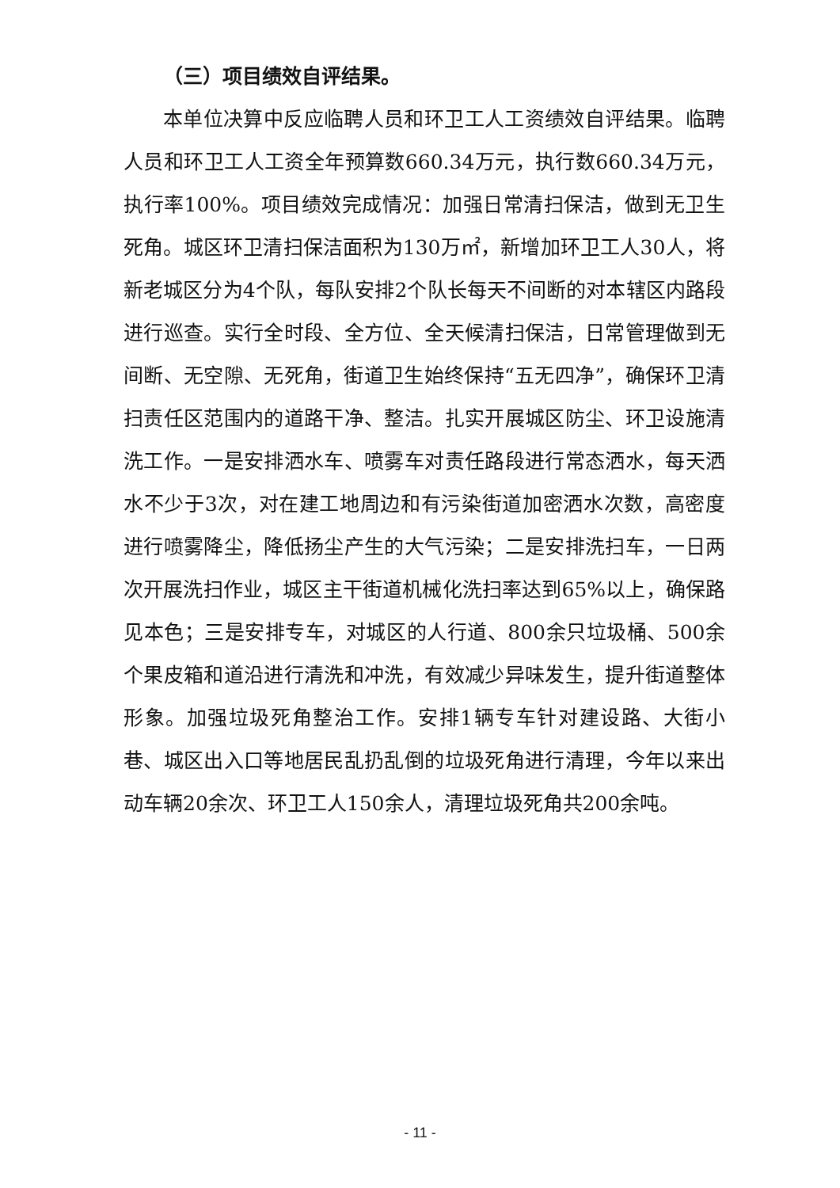（三）项目绩效自评结果。
本单位决算中反应临聘人员和环卫工人工资绩效自评结果。临聘人员和环卫工人工资全年预算数660.34万元，执行数660.34万元，执行率100%。项目绩效完成情况：加强日常清扫保洁，做到无卫生死角。城区环卫清扫保洁面积为130万㎡，新增加环卫工人30人，将新老城区分为4个队，每队安排2个队长每天不间断的对本辖区内路段进行巡查。实行全时段、全方位、全天候清扫保洁，日常管理做到无间断、无空隙、无死角，街道卫生始终保持“五无四净”，确保环卫清扫责任区范围内的道路干净、整洁。扎实开展城区防尘、环卫设施清洗工作。一是安排洒水车、喷雾车对责任路段进行常态洒水，每天洒水不少于3次，对在建工地周边和有污染街道加密洒水次数，高密度进行喷雾降尘，降低扬尘产生的大气污染；二是安排洗扫车，一日两次开展洗扫作业，城区主干街道机械化洗扫率达到65%以上，确保路见本色；三是安排专车，对城区的人行道、800余只垃圾桶、500余个果皮箱和道沿进行清洗和冲洗，有效减少异味发生，提升街道整体形象。加强垃圾死角整治工作。安排1辆专车针对建设路、大街小巷、城区出入口等地居民乱扔乱倒的垃圾死角进行清理，今年以来出动车辆20余次、环卫工人150余人，清理垃圾死角共200余吨。
- 11 -